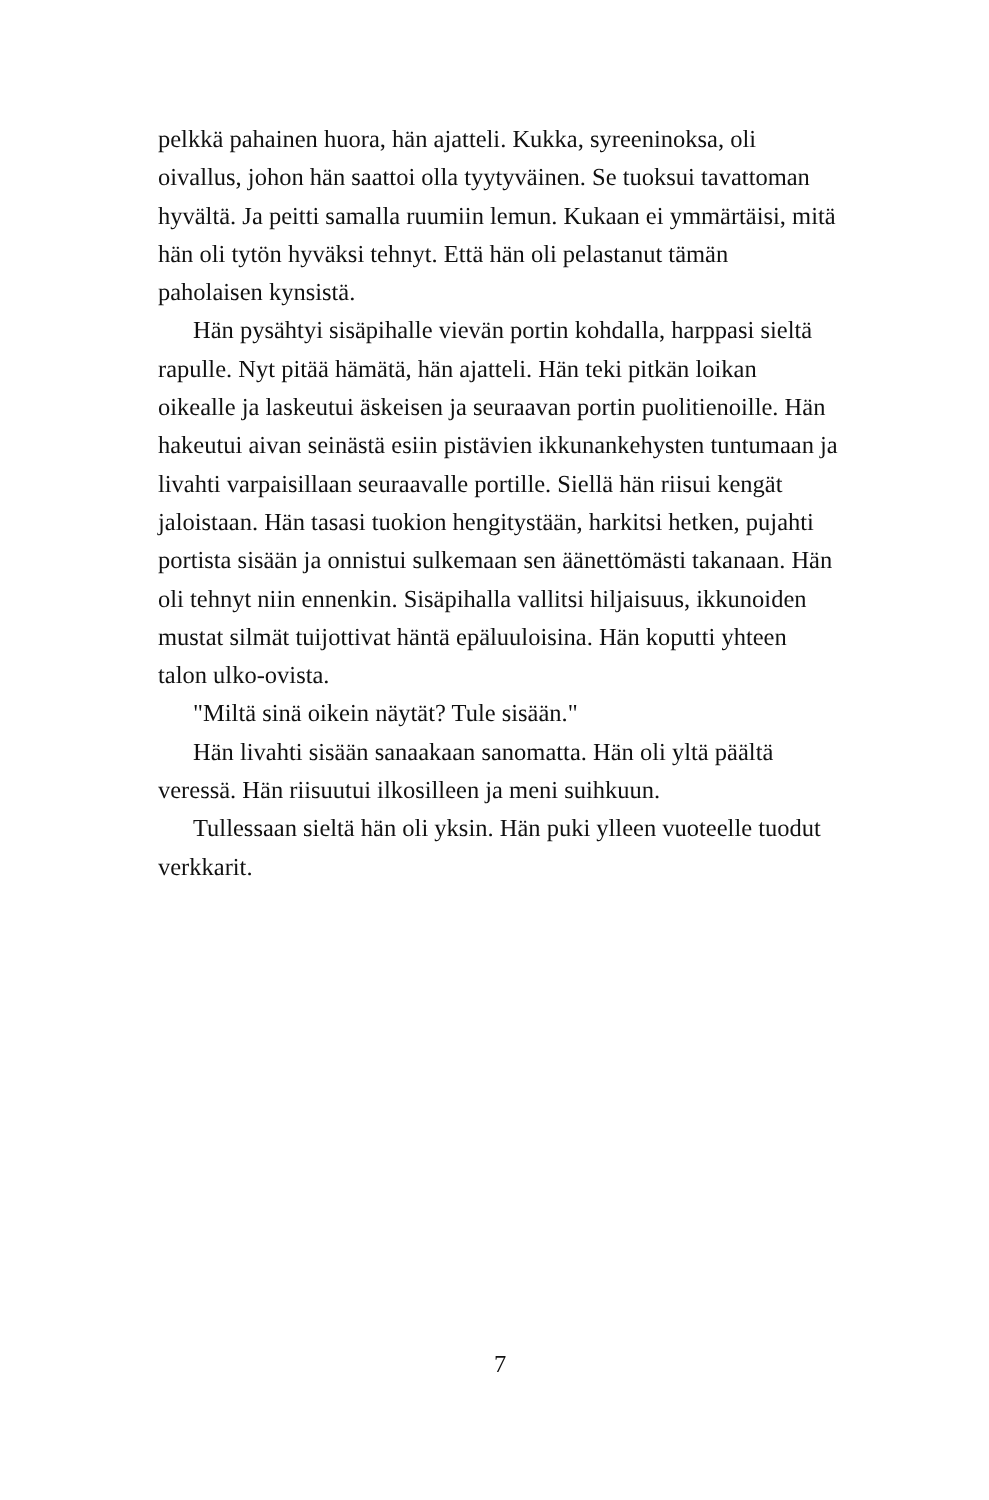pelkkä pahainen huora, hän ajatteli. Kukka, syreeninoksa, oli oivallus, johon hän saattoi olla tyytyväinen. Se tuoksui tavattoman hyvältä. Ja peitti samalla ruumiin lemun. Kukaan ei ymmärtäisi, mitä hän oli tytön hyväksi tehnyt. Että hän oli pelastanut tämän paholaisen kynsistä.
Hän pysähtyi sisäpihalle vievän portin kohdalla, harppasi sieltä rapulle. Nyt pitää hämätä, hän ajatteli. Hän teki pitkän loikan oikealle ja laskeutui äskeisen ja seuraavan portin puolitienoille. Hän hakeutui aivan seinästä esiin pistävien ikkunankehysten tuntumaan ja livahti varpaisillaan seuraavalle portille. Siellä hän riisui kengät jaloistaan. Hän tasasi tuokion hengitystään, harkitsi hetken, pujahti portista sisään ja onnistui sulkemaan sen äänettömästi takanaan. Hän oli tehnyt niin ennenkin. Sisäpihalla vallitsi hiljaisuus, ikkunoiden mustat silmät tuijottivat häntä epäluuloisina. Hän koputti yhteen talon ulko-ovista.
"Miltä sinä oikein näytät? Tule sisään."
Hän livahti sisään sanaakaan sanomatta. Hän oli yltä päältä veressä. Hän riisuutui ilkosilleen ja meni suihkuun.
Tullessaan sieltä hän oli yksin. Hän puki ylleen vuoteelle tuodut verkkarit.
7